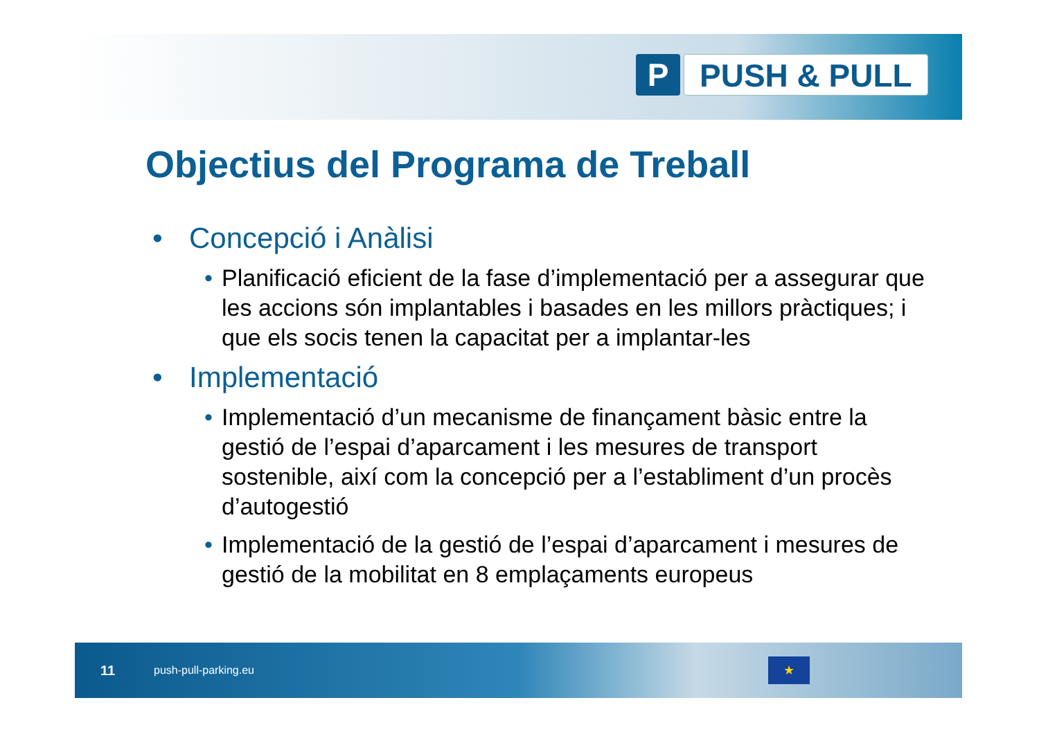P PUSH & PULL
Objectius del Programa de Treball
• Concepció i Anàlisi
• Planificació eficient de la fase d’implementació per a assegurar que les accions són implantables i basades en les millors pràctiques; i que els socis tenen la capacitat per a implantar-les
• Implementació
• Implementació d’un mecanisme de finançament bàsic entre la gestió de l’espai d’aparcament i les mesures de transport sostenible, així com la concepció per a l’establiment d’un procès d’autogestió
• Implementació de la gestió de l’espai d’aparcament i mesures de gestió de la mobilitat en 8 emplaçaments europeus
11 push-pull-parking.eu
★